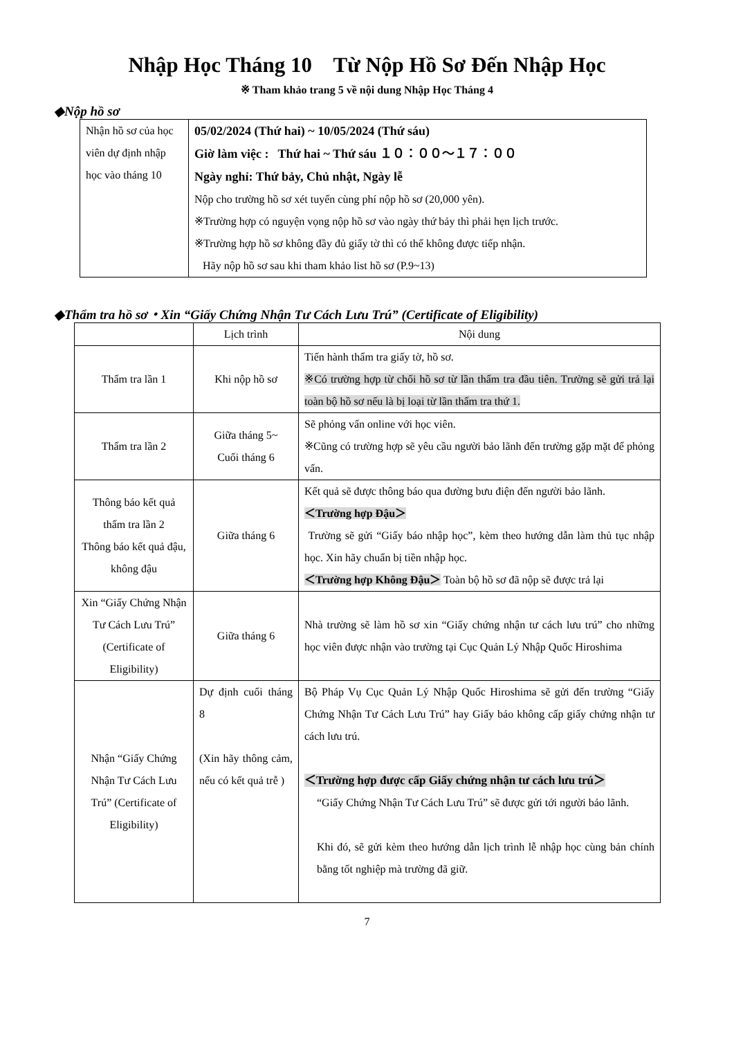Nhập Học Tháng 10 Từ Nộp Hồ Sơ Đến Nhập Học
※ Tham khảo trang 5 về nội dung Nhập Học Tháng 4
◆Nộp hồ sơ
| Nhận hồ sơ của học viên dự định nhập học vào tháng 10 | 05/02/2024 (Thứ hai) ~ 10/05/2024 (Thứ sáu) Giờ làm việc : Thứ hai ~ Thứ sáu １０：００～１７：００ Ngày nghỉ: Thứ bảy, Chủ nhật, Ngày lễ Nộp cho trường hồ sơ xét tuyển cùng phí nộp hồ sơ (20,000 yên). ※Trường hợp có nguyện vọng nộp hồ sơ vào ngày thứ bảy thì phải hẹn lịch trước. ※Trường hợp hồ sơ không đầy đủ giấy tờ thì có thể không được tiếp nhận. Hãy nộp hồ sơ sau khi tham khảo list hồ sơ (P.9~13) |
◆Thẩm tra hồ sơ・Xin “Giấy Chứng Nhận Tư Cách Lưu Trú” (Certificate of Eligibility)
| | Lịch trình | Nội dung |
| --- | --- | --- |
| Thẩm tra lần 1 | Khi nộp hồ sơ | Tiến hành thẩm tra giấy tờ, hồ sơ. ※Có trường hợp từ chối hồ sơ từ lần thẩm tra đầu tiên. Trường sẽ gửi trả lại toàn bộ hồ sơ nếu là bị loại từ lần thẩm tra thứ 1. |
| Thẩm tra lần 2 | Giữa tháng 5~ Cuối tháng 6 | Sẽ phỏng vấn online với học viên. ※Cũng có trường hợp sẽ yêu cầu người bảo lãnh đến trường gặp mặt để phỏng vấn. |
| Thông báo kết quả thẩm tra lần 2 Thông báo kết quả đậu, không đậu | Giữa tháng 6 | Kết quả sẽ được thông báo qua đường bưu điện đến người bảo lãnh. ＜Trường hợp Đậu＞ Trường sẽ gửi “Giấy báo nhập học”, kèm theo hướng dẫn làm thủ tục nhập học. Xin hãy chuẩn bị tiền nhập học. ＜Trường hợp Không Đậu＞ Toàn bộ hồ sơ đã nộp sẽ được trả lại |
| Xin “Giấy Chứng Nhận Tư Cách Lưu Trú” (Certificate of Eligibility) | Giữa tháng 6 | Nhà trường sẽ làm hồ sơ xin “Giấy chứng nhận tư cách lưu trú” cho những học viên được nhận vào trường tại Cục Quản Lý Nhập Quốc Hiroshima |
| Nhận “Giấy Chứng Nhận Tư Cách Lưu Trú” (Certificate of Eligibility) | Dự định cuối tháng 8 (Xin hãy thông cảm, nếu có kết quả trễ ) | Bộ Pháp Vụ Cục Quản Lý Nhập Quốc Hiroshima sẽ gửi đến trường “Giấy Chứng Nhận Tư Cách Lưu Trú” hay Giấy báo không cấp giấy chứng nhận tư cách lưu trú. ＜Trường hợp được cấp Giấy chứng nhận tư cách lưu trú＞ “Giấy Chứng Nhận Tư Cách Lưu Trú” sẽ được gửi tới người bảo lãnh. Khi đó, sẽ gửi kèm theo hướng dẫn lịch trình lễ nhập học cùng bản chính bằng tốt nghiệp mà trường đã giữ. |
7